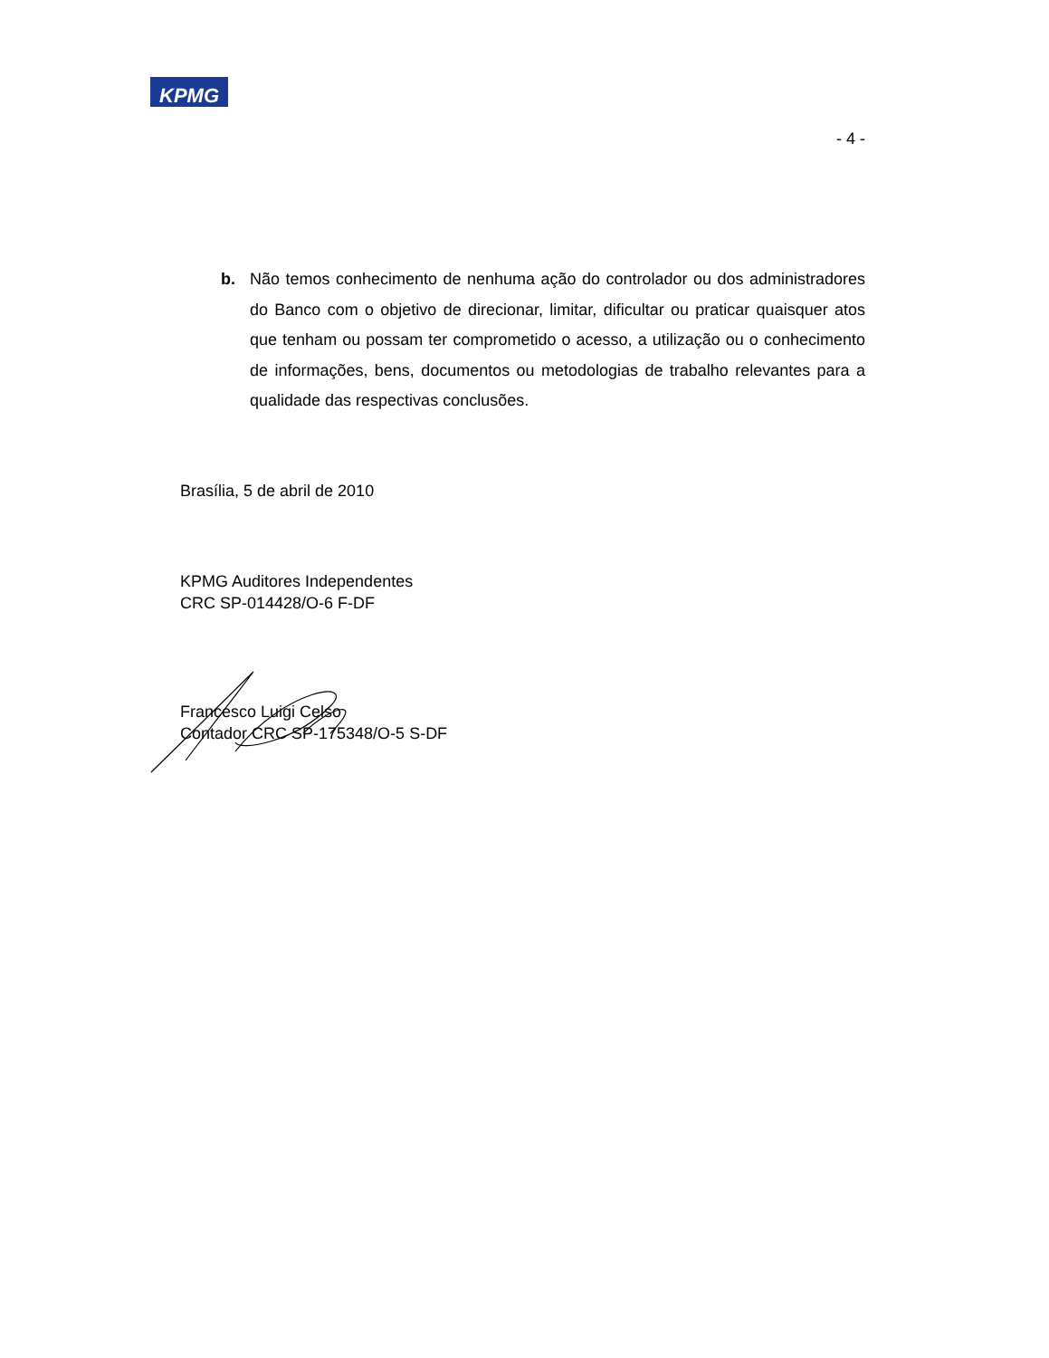KPMG
- 4 -
b. Não temos conhecimento de nenhuma ação do controlador ou dos administradores do Banco com o objetivo de direcionar, limitar, dificultar ou praticar quaisquer atos que tenham ou possam ter comprometido o acesso, a utilização ou o conhecimento de informações, bens, documentos ou metodologias de trabalho relevantes para a qualidade das respectivas conclusões.
Brasília, 5 de abril de 2010
KPMG Auditores Independentes
CRC SP-014428/O-6 F-DF
Francesco Luigi Celso
Contador CRC SP-175348/O-5 S-DF